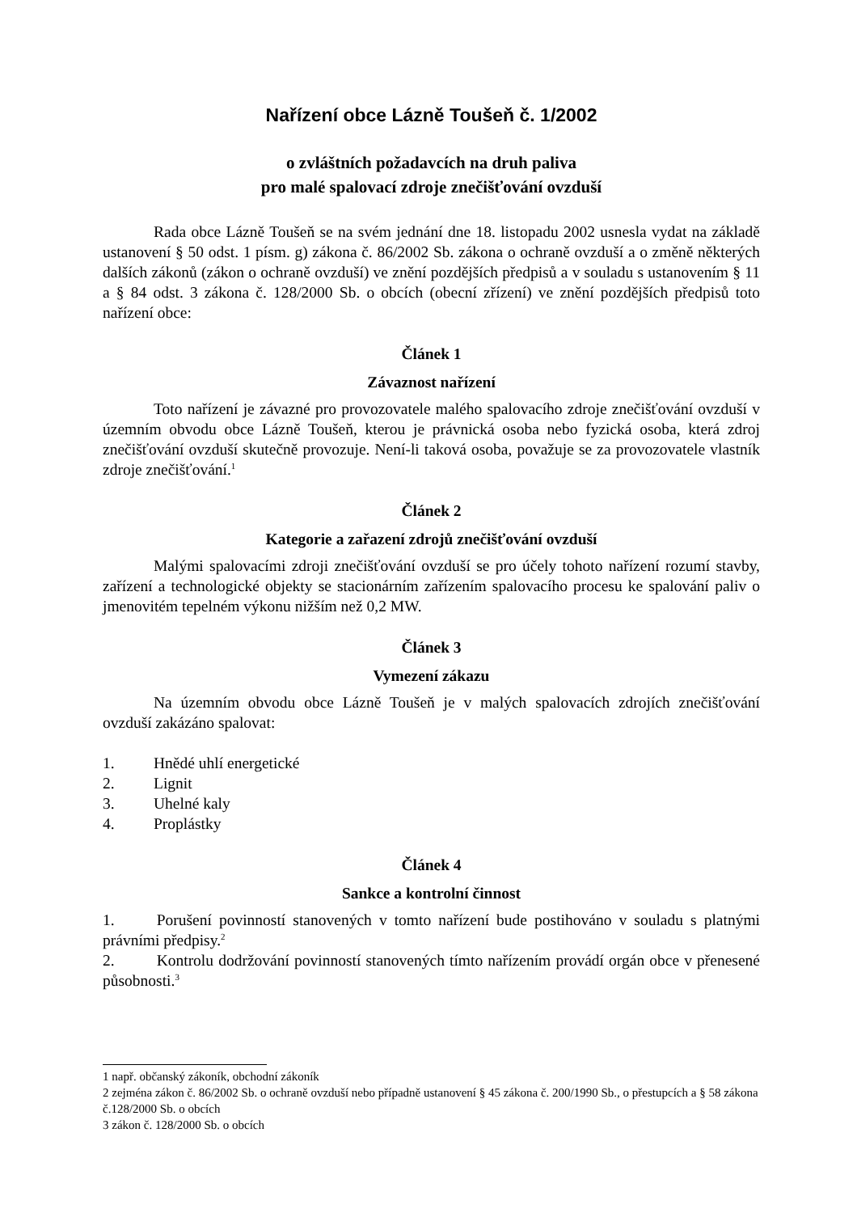Nařízení obce Lázně Toušeň č. 1/2002
o zvláštních požadavcích na druh paliva
pro malé spalovací zdroje znečišťování ovzduší
Rada obce Lázně Toušeň se na svém jednání dne 18. listopadu 2002 usnesla vydat na základě ustanovení § 50 odst. 1 písm. g) zákona č. 86/2002 Sb. zákona o ochraně ovzduší a o změně některých dalších zákonů (zákon o ochraně ovzduší) ve znění pozdějších předpisů a v souladu s ustanovením § 11 a § 84 odst. 3 zákona č. 128/2000 Sb. o obcích (obecní zřízení) ve znění pozdějších předpisů toto nařízení obce:
Článek 1
Závaznost nařízení
Toto nařízení je závazné pro provozovatele malého spalovacího zdroje znečišťování ovzduší v územním obvodu obce Lázně Toušeň, kterou je právnická osoba nebo fyzická osoba, která zdroj znečišťování ovzduší skutečně provozuje. Není-li taková osoba, považuje se za provozovatele vlastník zdroje znečišťování.<sup>1</sup>
Článek 2
Kategorie a zařazení zdrojů znečišťování ovzduší
Malými spalovacími zdroji znečišťování ovzduší se pro účely tohoto nařízení rozumí stavby, zařízení a technologické objekty se stacionárním zařízením spalovacího procesu ke spalování paliv o jmenovitém tepelném výkonu nižším než 0,2 MW.
Článek 3
Vymezení zákazu
Na územním obvodu obce Lázně Toušeň je v malých spalovacích zdrojích znečišťování ovzduší zakázáno spalovat:
1. Hnědé uhlí energetické
2. Lignit
3. Uhelné kaly
4. Proplástky
Článek 4
Sankce a kontrolní činnost
1. Porušení povinností stanovených v tomto nařízení bude postihováno v souladu s platnými právními předpisy.<sup>2</sup>
2. Kontrolu dodržování povinností stanovených tímto nařízením provádí orgán obce v přenesené působnosti.<sup>3</sup>
1 např. občanský zákoník, obchodní zákoník
2 zejména zákon č. 86/2002 Sb. o ochraně ovzduší nebo případně ustanovení § 45 zákona č. 200/1990 Sb., o přestupcích a § 58 zákona č.128/2000 Sb. o obcích
3 zákon č. 128/2000 Sb. o obcích